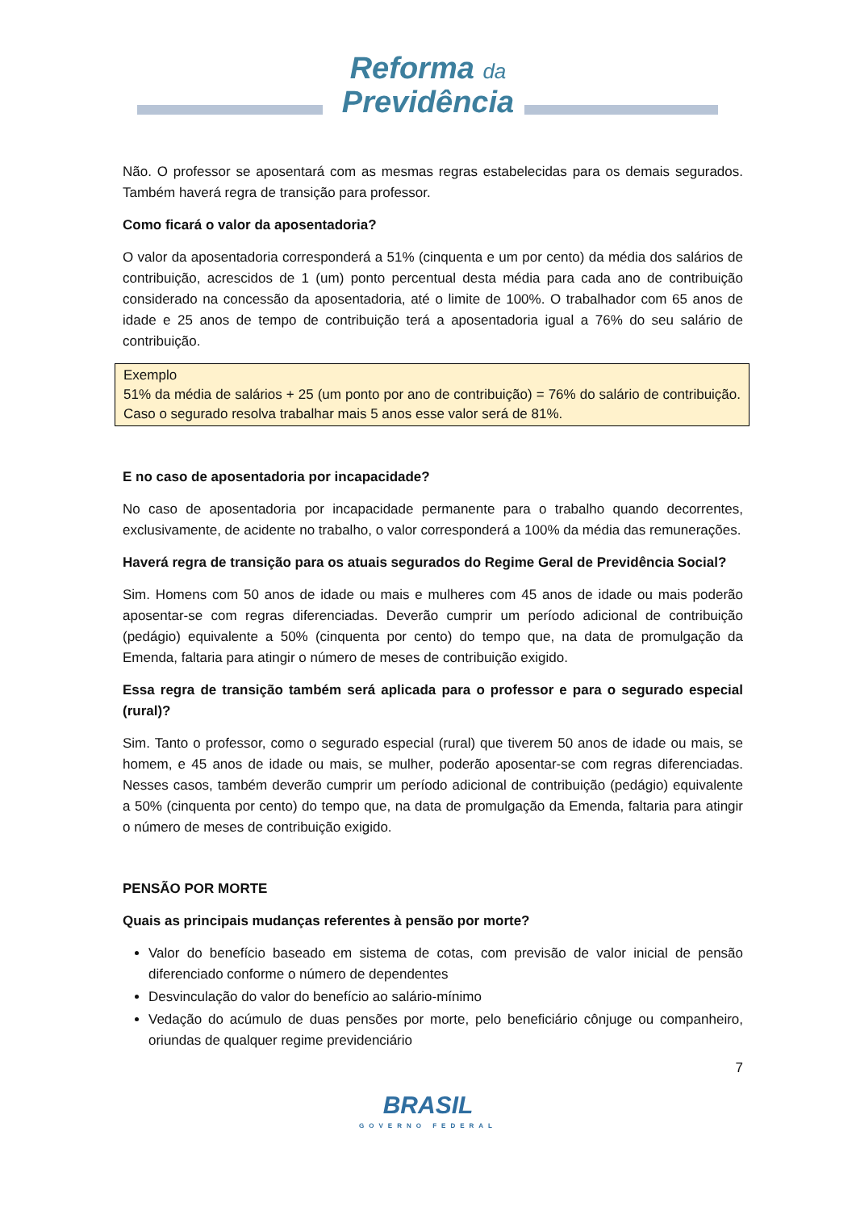Reforma da
Previdência
Não. O professor se aposentará com as mesmas regras estabelecidas para os demais segurados. Também haverá regra de transição para professor.
Como ficará o valor da aposentadoria?
O valor da aposentadoria corresponderá a 51% (cinquenta e um por cento) da média dos salários de contribuição, acrescidos de 1 (um) ponto percentual desta média para cada ano de contribuição considerado na concessão da aposentadoria, até o limite de 100%. O trabalhador com 65 anos de idade e 25 anos de tempo de contribuição terá a aposentadoria igual a 76% do seu salário de contribuição.
Exemplo
51% da média de salários + 25 (um ponto por ano de contribuição) = 76% do salário de contribuição. Caso o segurado resolva trabalhar mais 5 anos esse valor será de 81%.
E no caso de aposentadoria por incapacidade?
No caso de aposentadoria por incapacidade permanente para o trabalho quando decorrentes, exclusivamente, de acidente no trabalho, o valor corresponderá a 100% da média das remunerações.
Haverá regra de transição para os atuais segurados do Regime Geral de Previdência Social?
Sim. Homens com 50 anos de idade ou mais e mulheres com 45 anos de idade ou mais poderão aposentar-se com regras diferenciadas. Deverão cumprir um período adicional de contribuição (pedágio) equivalente a 50% (cinquenta por cento) do tempo que, na data de promulgação da Emenda, faltaria para atingir o número de meses de contribuição exigido.
Essa regra de transição também será aplicada para o professor e para o segurado especial (rural)?
Sim. Tanto o professor, como o segurado especial (rural) que tiverem 50 anos de idade ou mais, se homem, e 45 anos de idade ou mais, se mulher, poderão aposentar-se com regras diferenciadas. Nesses casos, também deverão cumprir um período adicional de contribuição (pedágio) equivalente a 50% (cinquenta por cento) do tempo que, na data de promulgação da Emenda, faltaria para atingir o número de meses de contribuição exigido.
PENSÃO POR MORTE
Quais as principais mudanças referentes à pensão por morte?
Valor do benefício baseado em sistema de cotas, com previsão de valor inicial de pensão diferenciado conforme o número de dependentes
Desvinculação do valor do benefício ao salário-mínimo
Vedação do acúmulo de duas pensões por morte, pelo beneficiário cônjuge ou companheiro, oriundas de qualquer regime previdenciário
7
BRASIL
GOVERNO FEDERAL